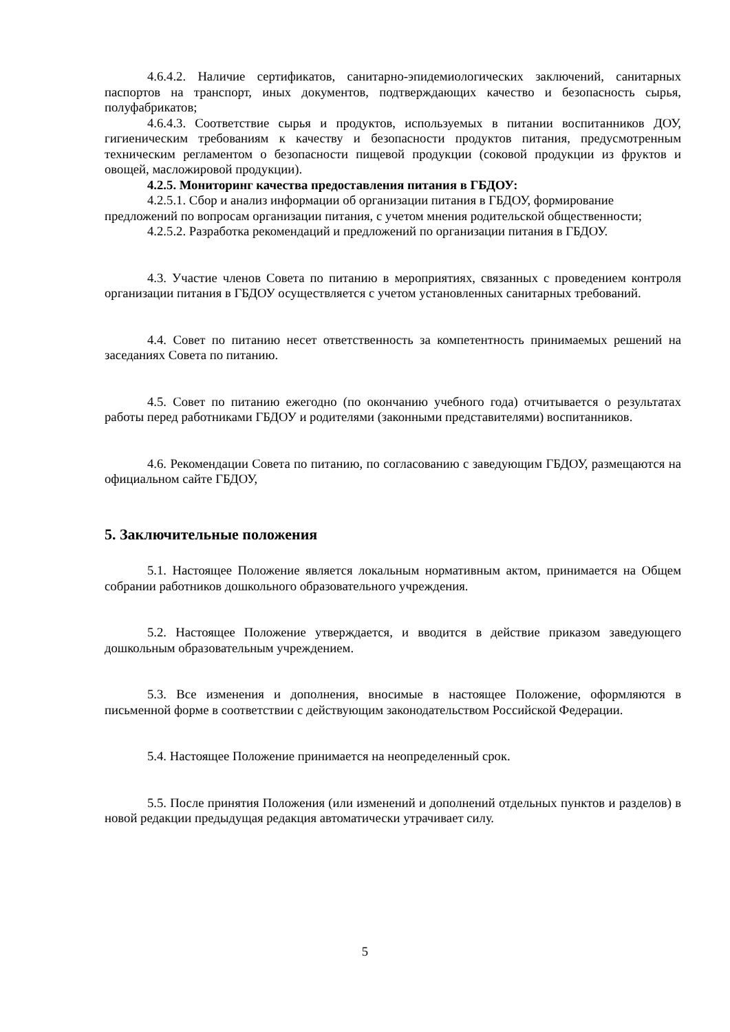4.6.4.2. Наличие сертификатов, санитарно-эпидемиологических заключений, санитарных паспортов на транспорт, иных документов, подтверждающих качество и безопасность сырья, полуфабрикатов;
4.6.4.3. Соответствие сырья и продуктов, используемых в питании воспитанников ДОУ, гигиеническим требованиям к качеству и безопасности продуктов питания, предусмотренным техническим регламентом о безопасности пищевой продукции (соковой продукции из фруктов и овощей, масложировой продукции).
4.2.5. Мониторинг качества предоставления питания в ГБДОУ:
4.2.5.1. Сбор и анализ информации об организации питания в ГБДОУ, формирование
предложений по вопросам организации питания, с учетом мнения родительской общественности;
4.2.5.2. Разработка рекомендаций и предложений по организации питания в ГБДОУ.
4.3. Участие членов Совета по питанию в мероприятиях, связанных с проведением контроля организации питания в ГБДОУ осуществляется с учетом установленных санитарных требований.
4.4. Совет по питанию несет ответственность за компетентность принимаемых решений на заседаниях Совета по питанию.
4.5. Совет по питанию ежегодно (по окончанию учебного года) отчитывается о результатах работы перед работниками ГБДОУ и родителями (законными представителями) воспитанников.
4.6. Рекомендации Совета по питанию, по согласованию с заведующим ГБДОУ, размещаются на официальном сайте ГБДОУ,
5. Заключительные положения
5.1. Настоящее Положение является локальным нормативным актом, принимается на Общем собрании работников дошкольного образовательного учреждения.
5.2. Настоящее Положение утверждается, и вводится в действие приказом заведующего дошкольным образовательным учреждением.
5.3. Все изменения и дополнения, вносимые в настоящее Положение, оформляются в письменной форме в соответствии с действующим законодательством Российской Федерации.
5.4. Настоящее Положение принимается на неопределенный срок.
5.5. После принятия Положения (или изменений и дополнений отдельных пунктов и разделов) в новой редакции предыдущая редакция автоматически утрачивает силу.
5